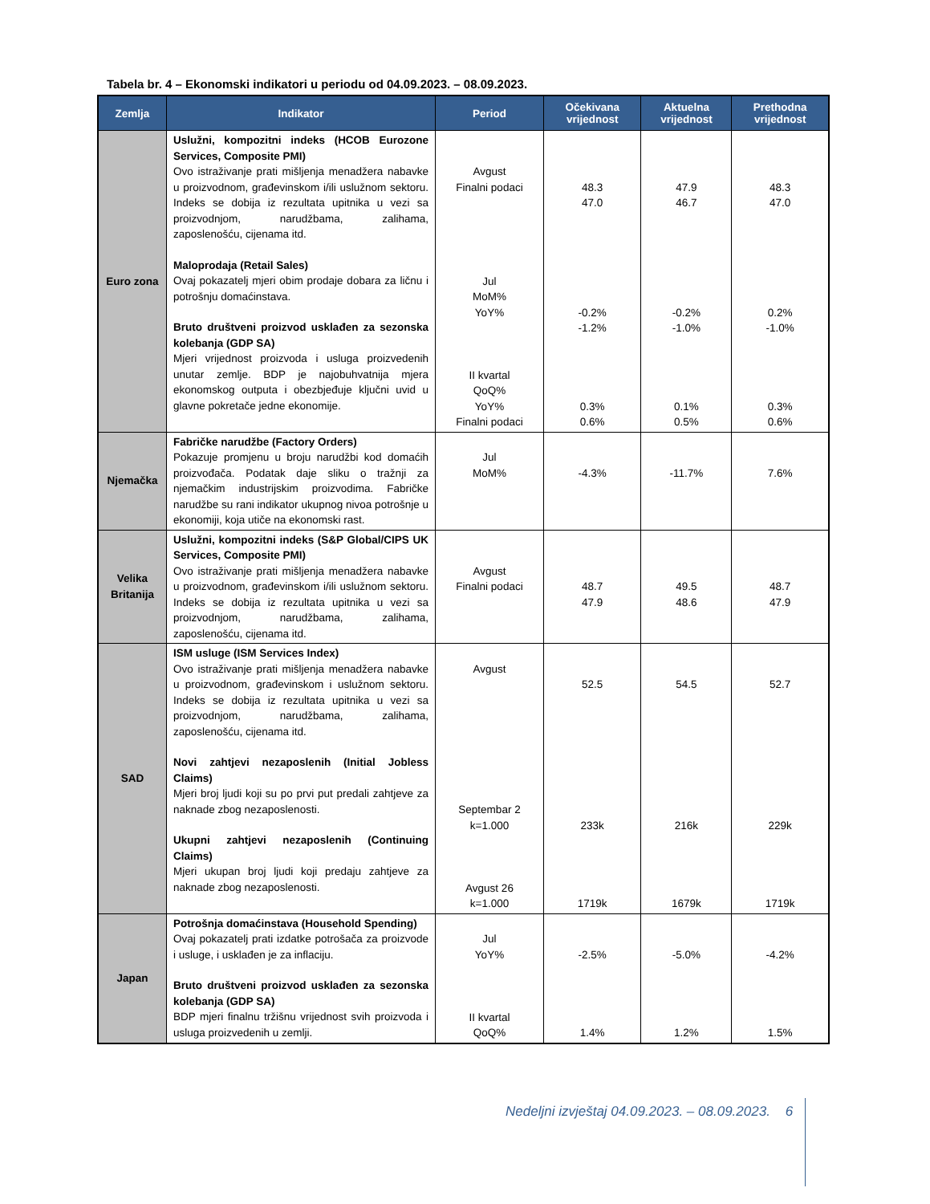Tabela br. 4 – Ekonomski indikatori u periodu od 04.09.2023. – 08.09.2023.
| Zemlja | Indikator | Period | Očekivana vrijednost | Aktuelna vrijednost | Prethodna vrijednost |
| --- | --- | --- | --- | --- | --- |
| Euro zona | Uslužni, kompozitni indeks (HCOB Eurozone Services, Composite PMI) Ovo istraživanje prati mišljenja menadžera nabavke u proizvodnom, građevinskom i/ili uslužnom sektoru. Indeks se dobija iz rezultata upitnika u vezi sa proizvodnjom, narudžbama, zalihama, zaposlenošću, cijenama itd. Maloprodaja (Retail Sales) Ovaj pokazatelj mjeri obim prodaje dobara za ličnu i potrošnju domaćinstava. Bruto društveni proizvod usklađen za sezonska kolebanja (GDP SA) Mjeri vrijednost proizvoda i usluga proizvedenih unutar zemlje. BDP je najobuhvatnija mjera ekonomskog outputa i obezbjeđuje ključni uvid u glavne pokretače jedne ekonomije. | Avgust Finalni podaci Jul MoM% YoY% II kvartal QoQ% YoY% Finalni podaci | 48.3 47.0 -0.2% -1.2% 0.3% 0.6% | 47.9 46.7 -0.2% -1.0% 0.1% 0.5% | 48.3 47.0 0.2% -1.0% 0.3% 0.6% |
| Njemačka | Fabričke narudžbe (Factory Orders) Pokazuje promjenu u broju narudžbi kod domaćih proizvođača. Podatak daje sliku o tražnji za njemačkim industrijskim proizvodima. Fabričke narudžbe su rani indikator ukupnog nivoa potrošnje u ekonomiji, koja utiče na ekonomski rast. | Jul MoM% | -4.3% | -11.7% | 7.6% |
| Velika Britanija | Uslužni, kompozitni indeks (S&P Global/CIPS UK Services, Composite PMI) Ovo istraživanje prati mišljenja menadžera nabavke u proizvodnom, građevinskom i/ili uslužnom sektoru. Indeks se dobija iz rezultata upitnika u vezi sa proizvodnjom, narudžbama, zalihama, zaposlenošću, cijenama itd. | Avgust Finalni podaci | 48.7 47.9 | 49.5 48.6 | 48.7 47.9 |
| SAD | ISM usluge (ISM Services Index) Ovo istraživanje prati mišljenja menadžera nabavke u proizvodnom, građevinskom i uslužnom sektoru. Indeks se dobija iz rezultata upitnika u vezi sa proizvodnjom, narudžbama, zalihama, zaposlenošću, cijenama itd. Novi zahtjevi nezaposlenih (Initial Jobless Claims) Mjeri broj ljudi koji su po prvi put predali zahtjeve za naknade zbog nezaposlenosti. Ukupni zahtjevi nezaposlenih (Continuing Claims) Mjeri ukupan broj ljudi koji predaju zahtjeve za naknade zbog nezaposlenosti. | Avgust Septembar 2 k=1.000 Avgust 26 k=1.000 | 52.5 233k 1719k | 54.5 216k 1679k | 52.7 229k 1719k |
| Japan | Potrošnja domaćinstava (Household Spending) Ovaj pokazatelj prati izdatke potrošača za proizvode i usluge, i usklađen je za inflaciju. Bruto društveni proizvod usklađen za sezonska kolebanja (GDP SA) BDP mjeri finalnu tržišnu vrijednost svih proizvoda i usluga proizvedenih u zemlji. | Jul YoY% II kvartal QoQ% | -2.5% 1.4% | -5.0% 1.2% | -4.2% 1.5% |
Nedeljni izvještaj 04.09.2023. – 08.09.2023. 6